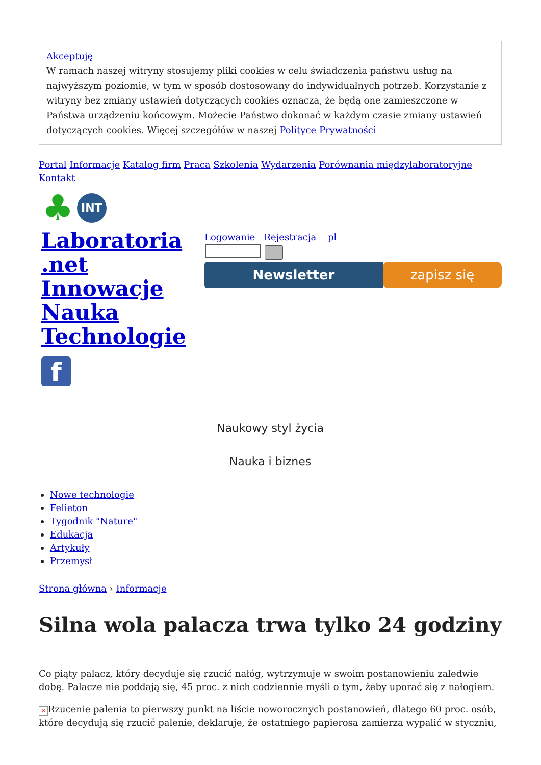Akceptuję
W ramach naszej witryny stosujemy pliki cookies w celu świadczenia państwu usług na najwyższym poziomie, w tym w sposób dostosowany do indywidualnych potrzeb. Korzystanie z witryny bez zmiany ustawień dotyczących cookies oznacza, że będą one zamieszczone w Państwa urządzeniu końcowym. Możecie Państwo dokonać w każdym czasie zmiany ustawień dotyczących cookies. Więcej szczegółów w naszej Polityce Prywatności
Portal Informacje Katalog firm Praca Szkolenia Wydarzenia Porównania międzylaboratoryjne Kontakt
♣ INT
Laboratoria .net Innowacje Nauka Technologie
f
Logowanie Rejestracja pl
Newsletter zapisz się
Naukowy styl życia
Nauka i biznes
Nowe technologie
Felieton
Tygodnik "Nature"
Edukacja
Artykuły
Przemysł
Strona główna › Informacje
Silna wola palacza trwa tylko 24 godziny
Co piąty palacz, który decyduje się rzucić nałóg, wytrzymuje w swoim postanowieniu zaledwie dobę. Palacze nie poddają się, 45 proc. z nich codziennie myśli o tym, żeby uporać się z nałogiem.
× Rzucenie palenia to pierwszy punkt na liście noworocznych postanowień, dlatego 60 proc. osób, które decydują się rzucić palenie, deklaruje, że ostatniego papierosa zamierza wypalić w styczniu,